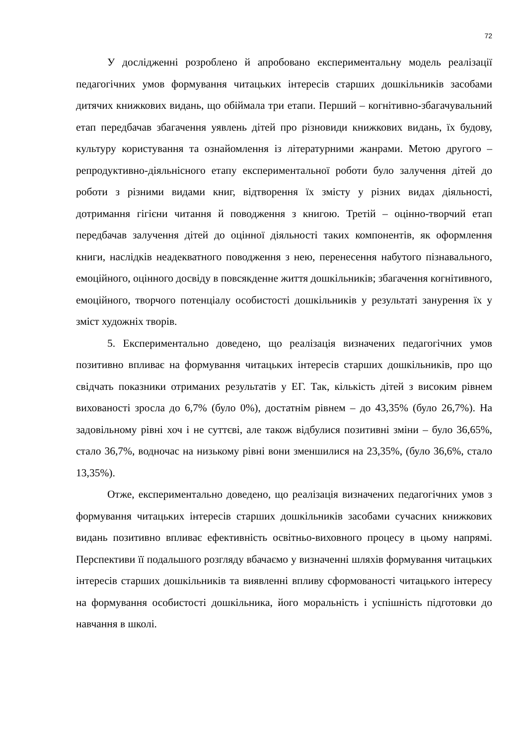72
У дослідженні розроблено й апробовано експериментальну модель реалізації педагогічних умов формування читацьких інтересів старших дошкільників засобами дитячих книжкових видань, що обіймала три етапи. Перший – когнітивно-збагачувальний етап передбачав збагачення уявлень дітей про різновиди книжкових видань, їх будову, культуру користування та ознайомлення із літературними жанрами. Метою другого –репродуктивно-діяльнісного етапу експериментальної роботи було залучення дітей до роботи з різними видами книг, відтворення їх змісту у різних видах діяльності, дотримання гігієни читання й поводження з книгою. Третій – оцінно-творчий етап передбачав залучення дітей до оцінної діяльності таких компонентів, як оформлення книги, наслідків неадекватного поводження з нею, перенесення набутого пізнавального, емоційного, оцінного досвіду в повсякденне життя дошкільників; збагачення когнітивного, емоційного, творчого потенціалу особистості дошкільників у результаті занурення їх у зміст художніх творів.
5. Експериментально доведено, що реалізація визначених педагогічних умов позитивно впливає на формування читацьких інтересів старших дошкільників, про що свідчать показники отриманих результатів у ЕГ. Так, кількість дітей з високим рівнем вихованості зросла до 6,7% (було 0%), достатнім рівнем – до 43,35% (було 26,7%). На задовільному рівні хоч і не суттєві, але також відбулися позитивні зміни – було 36,65%, стало 36,7%, водночас на низькому рівні вони зменшилися на 23,35%, (було 36,6%, стало 13,35%).
Отже, експериментально доведено, що реалізація визначених педагогічних умов з формування читацьких інтересів старших дошкільників засобами сучасних книжкових видань позитивно впливає ефективність освітньо-виховного процесу в цьому напрямі. Перспективи її подальшого розгляду вбачаємо у визначенні шляхів формування читацьких інтересів старших дошкільників та виявленні впливу сформованості читацького інтересу на формування особистості дошкільника, його моральність і успішність підготовки до навчання в школі.